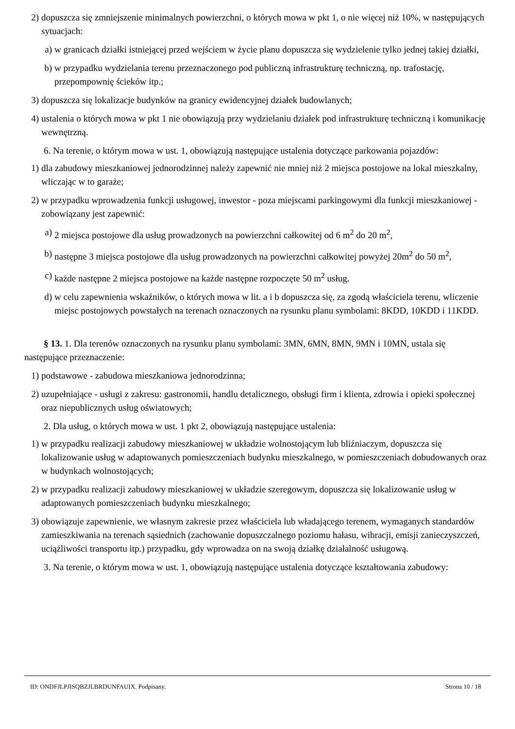2) dopuszcza się zmniejszenie minimalnych powierzchni, o których mowa w pkt 1, o nie więcej niż 10%, w następujących sytuacjach:
a) w granicach działki istniejącej przed wejściem w życie planu dopuszcza się wydzielenie tylko jednej takiej działki,
b) w przypadku wydzielania terenu przeznaczonego pod publiczną infrastrukturę techniczną, np. trafostację, przepompownię ścieków itp.;
3) dopuszcza się lokalizacje budynków na granicy ewidencyjnej działek budowlanych;
4) ustalenia o których mowa w pkt 1 nie obowiązują przy wydzielaniu działek pod infrastrukturę techniczną i komunikację wewnętrzną.
6. Na terenie, o którym mowa w ust. 1, obowiązują następujące ustalenia dotyczące parkowania pojazdów:
1) dla zabudowy mieszkaniowej jednorodzinnej należy zapewnić nie mniej niż 2 miejsca postojowe na lokal mieszkalny, wliczając w to garaże;
2) w przypadku wprowadzenia funkcji usługowej, inwestor - poza miejscami parkingowymi dla funkcji mieszkaniowej - zobowiązany jest zapewnić:
a) 2 miejsca postojowe dla usług prowadzonych na powierzchni całkowitej od 6 m<sup>2</sup> do 20 m<sup>2</sup>,
b) następne 3 miejsca postojowe dla usług prowadzonych na powierzchni całkowitej powyżej 20m<sup>2</sup> do 50 m<sup>2</sup>,
c) każde następne 2 miejsca postojowe na każde następne rozpoczęte 50 m<sup>2</sup> usług.
d) w celu zapewnienia wskaźników, o których mowa w lit. a i b dopuszcza się, za zgodą właściciela terenu, wliczenie miejsc postojowych powstałych na terenach oznaczonych na rysunku planu symbolami: 8KDD, 10KDD i 11KDD.
§ 13. 1. Dla terenów oznaczonych na rysunku planu symbolami: 3MN, 6MN, 8MN, 9MN i 10MN, ustala się następujące przeznaczenie:
1) podstawowe - zabudowa mieszkaniowa jednorodzinna;
2) uzupełniające - usługi z zakresu: gastronomii, handlu detalicznego, obsługi firm i klienta, zdrowia i opieki społecznej oraz niepublicznych usług oświatowych;
2. Dla usług, o których mowa w ust. 1 pkt 2, obowiązują następujące ustalenia:
1) w przypadku realizacji zabudowy mieszkaniowej w układzie wolnostojącym lub bliźniaczym, dopuszcza się lokalizowanie usług w adaptowanych pomieszczeniach budynku mieszkalnego, w pomieszczeniach dobudowanych oraz w budynkach wolnostojących;
2) w przypadku realizacji zabudowy mieszkaniowej w układzie szeregowym, dopuszcza się lokalizowanie usług w adaptowanych pomieszczeniach budynku mieszkalnego;
3) obowiązuje zapewnienie, we własnym zakresie przez właściciela lub władającego terenem, wymaganych standardów zamieszkiwania na terenach sąsiednich (zachowanie dopuszczalnego poziomu hałasu, wibracji, emisji zanieczyszczeń, uciążliwości transportu itp.) przypadku, gdy wprowadza on na swoją działkę działalność usługową.
3. Na terenie, o którym mowa w ust. 1, obowiązują następujące ustalenia dotyczące kształtowania zabudowy:
ID: ONDFJLPJISQBZJLBRDUNFAUIX. Podpisany. Strona 10 / 18